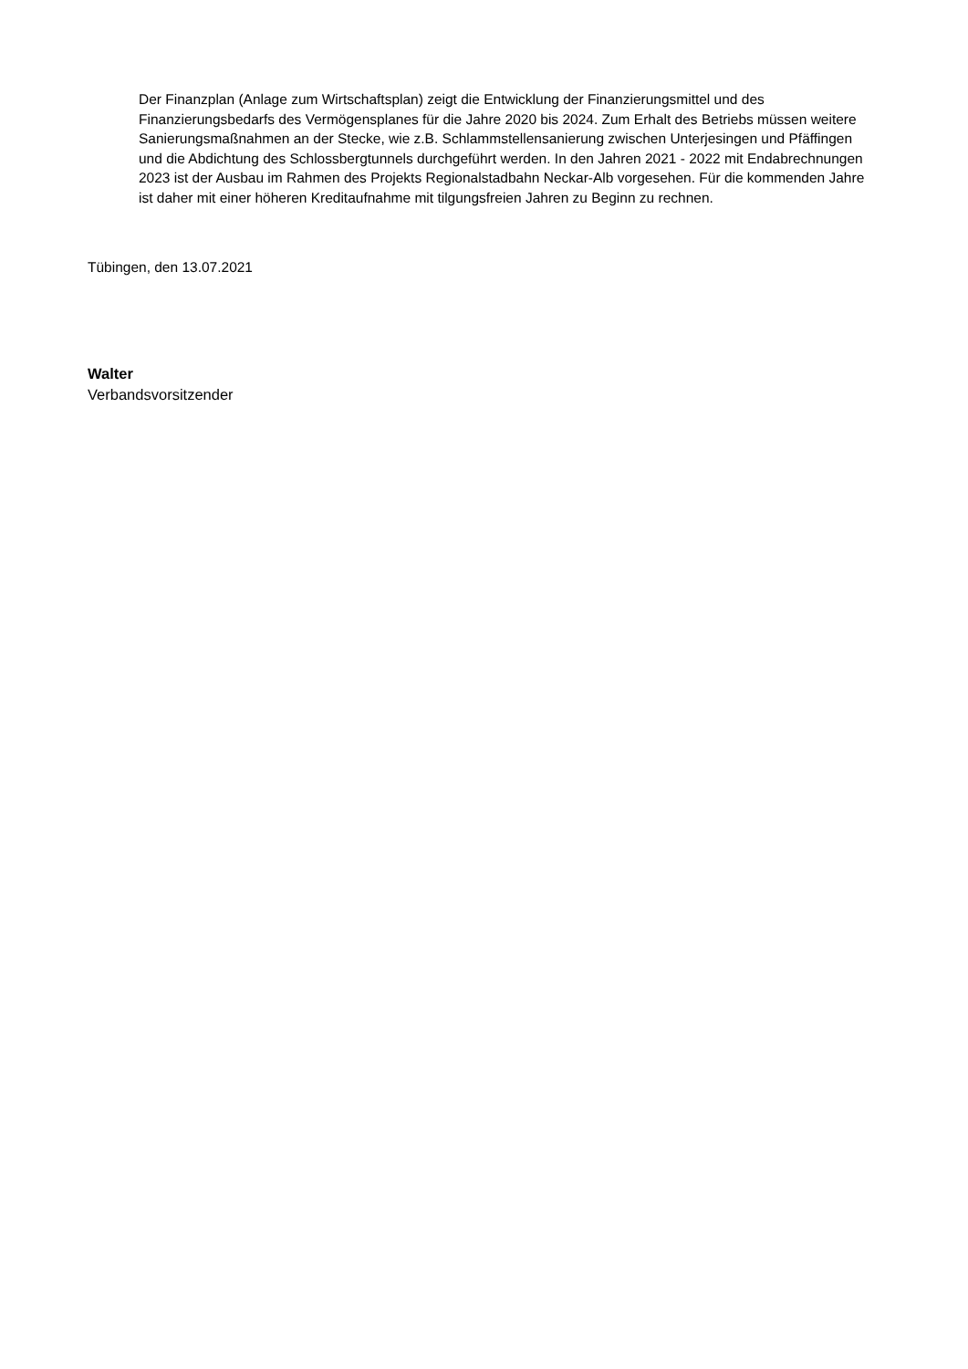Der Finanzplan (Anlage zum Wirtschaftsplan) zeigt die Entwicklung der Finanzierungsmittel und des Finanzierungsbedarfs des Vermögensplanes für die Jahre 2020 bis 2024. Zum Erhalt des Betriebs müssen weitere Sanierungsmaßnahmen an der Stecke, wie z.B. Schlammstellensanierung zwischen Unterjesingen und Pfäffingen und die Abdichtung des Schlossbergtunnels durchgeführt werden. In den Jahren 2021 - 2022 mit Endabrechnungen 2023 ist der Ausbau im Rahmen des Projekts Regionalstadbahn Neckar-Alb vorgesehen. Für die kommenden Jahre ist daher mit einer höheren Kreditaufnahme mit tilgungsfreien Jahren zu Beginn zu rechnen.
Tübingen, den 13.07.2021
Walter
Verbandsvorsitzender